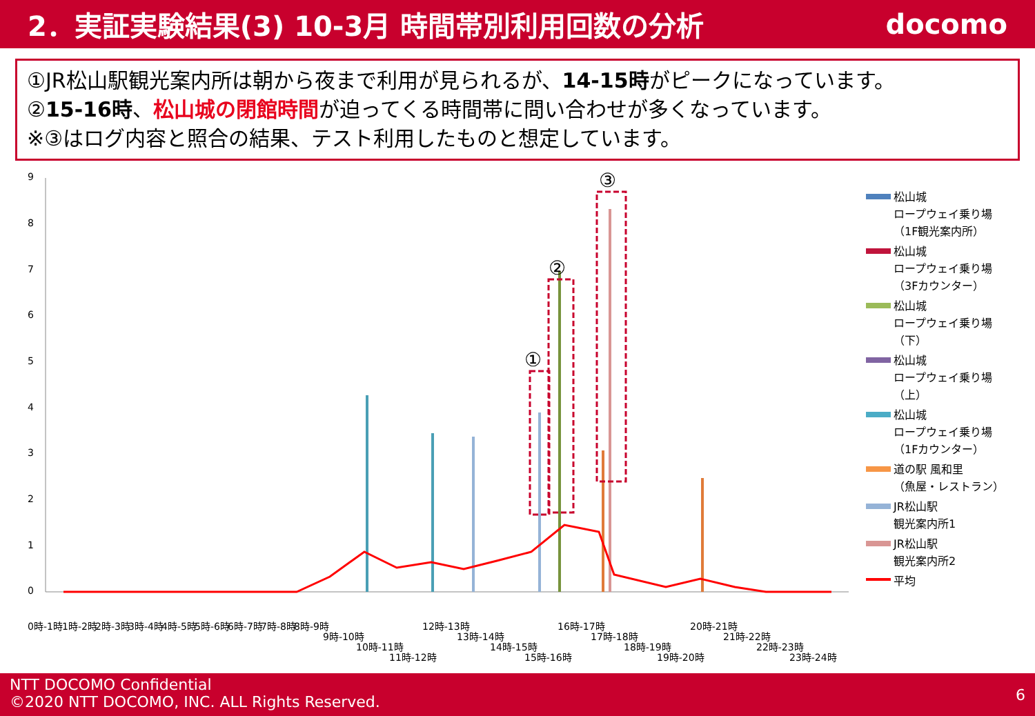2．実証実験結果(3) 10-3月 時間帯別利用回数の分析
docomo
①JR松山駅観光案内所は朝から夜まで利用が見られるが、14-15時がピークになっています。
②15-16時、松山城の閉館時間が迫ってくる時間帯に問い合わせが多くなっています。
※③はログ内容と照合の結果、テスト利用したものと想定しています。
9
8
7
6
5
4
3
2
1
0
①
②
③
0時-1時
1時-2時
2時-3時
3時-4時
4時-5時
5時-6時
6時-7時
7時-8時
8時-9時
9時-10時
10時-11時
11時-12時
12時-13時
13時-14時
14時-15時
15時-16時
16時-17時
17時-18時
18時-19時
19時-20時
20時-21時
21時-22時
22時-23時
23時-24時
松山城
ロープウェイ乗り場
（1F観光案内所）
松山城
ロープウェイ乗り場
（3Fカウンター）
松山城
ロープウェイ乗り場
（下）
松山城
ロープウェイ乗り場
（上）
松山城
ロープウェイ乗り場
（1Fカウンター）
道の駅 風和里
（魚屋・レストラン）
JR松山駅
観光案内所1
JR松山駅
観光案内所2
平均
NTT DOCOMO Confidential
©2020 NTT DOCOMO, INC. ALL Rights Reserved.
6